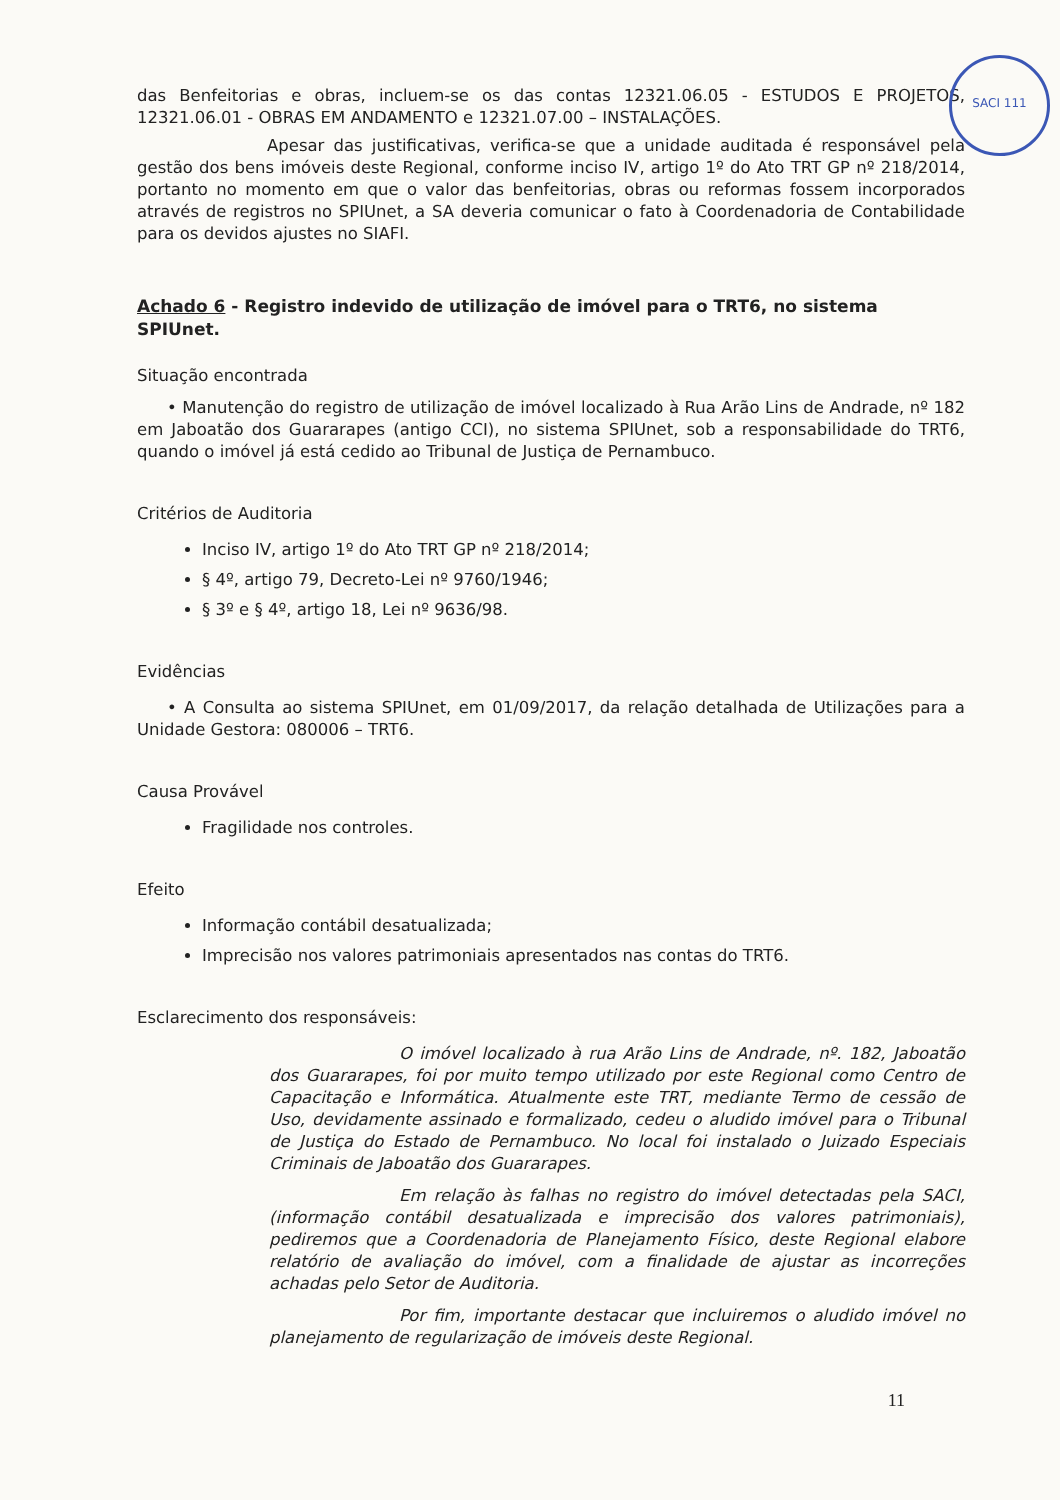SACI 111
das Benfeitorias e obras, incluem-se os das contas 12321.06.05 - ESTUDOS E PROJETOS, 12321.06.01 - OBRAS EM ANDAMENTO e 12321.07.00 – INSTALAÇÕES.
Apesar das justificativas, verifica-se que a unidade auditada é responsável pela gestão dos bens imóveis deste Regional, conforme inciso IV, artigo 1º do Ato TRT GP nº 218/2014, portanto no momento em que o valor das benfeitorias, obras ou reformas fossem incorporados através de registros no SPIUnet, a SA deveria comunicar o fato à Coordenadoria de Contabilidade para os devidos ajustes no SIAFI.
Achado 6 - Registro indevido de utilização de imóvel para o TRT6, no sistema SPIUnet.
Situação encontrada
• Manutenção do registro de utilização de imóvel localizado à Rua Arão Lins de Andrade, nº 182 em Jaboatão dos Guararapes (antigo CCI), no sistema SPIUnet, sob a responsabilidade do TRT6, quando o imóvel já está cedido ao Tribunal de Justiça de Pernambuco.
Critérios de Auditoria
Inciso IV, artigo 1º do Ato TRT GP nº 218/2014;
§ 4º, artigo 79, Decreto-Lei nº 9760/1946;
§ 3º e § 4º, artigo 18, Lei nº 9636/98.
Evidências
• A Consulta ao sistema SPIUnet, em 01/09/2017, da relação detalhada de Utilizações para a Unidade Gestora: 080006 – TRT6.
Causa Provável
Fragilidade nos controles.
Efeito
Informação contábil desatualizada;
Imprecisão nos valores patrimoniais apresentados nas contas do TRT6.
Esclarecimento dos responsáveis:
O imóvel localizado à rua Arão Lins de Andrade, nº. 182, Jaboatão dos Guararapes, foi por muito tempo utilizado por este Regional como Centro de Capacitação e Informática. Atualmente este TRT, mediante Termo de cessão de Uso, devidamente assinado e formalizado, cedeu o aludido imóvel para o Tribunal de Justiça do Estado de Pernambuco. No local foi instalado o Juizado Especiais Criminais de Jaboatão dos Guararapes.
Em relação às falhas no registro do imóvel detectadas pela SACI, (informação contábil desatualizada e imprecisão dos valores patrimoniais), pediremos que a Coordenadoria de Planejamento Físico, deste Regional elabore relatório de avaliação do imóvel, com a finalidade de ajustar as incorreções achadas pelo Setor de Auditoria.
Por fim, importante destacar que incluiremos o aludido imóvel no planejamento de regularização de imóveis deste Regional.
11